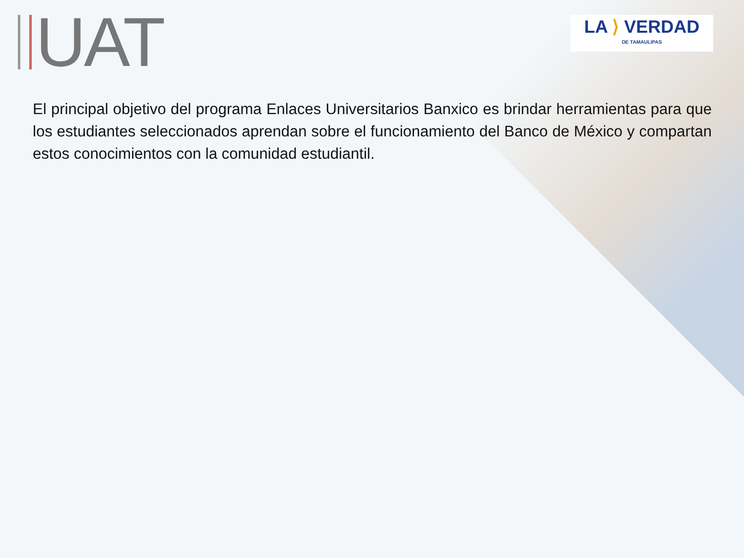UAT
LA ⟩ VERDAD
DE TAMAULIPAS
El principal objetivo del programa Enlaces Universitarios Banxico es brindar herramientas para que los estudiantes seleccionados aprendan sobre el funcionamiento del Banco de México y compartan estos conocimientos con la comunidad estudiantil.